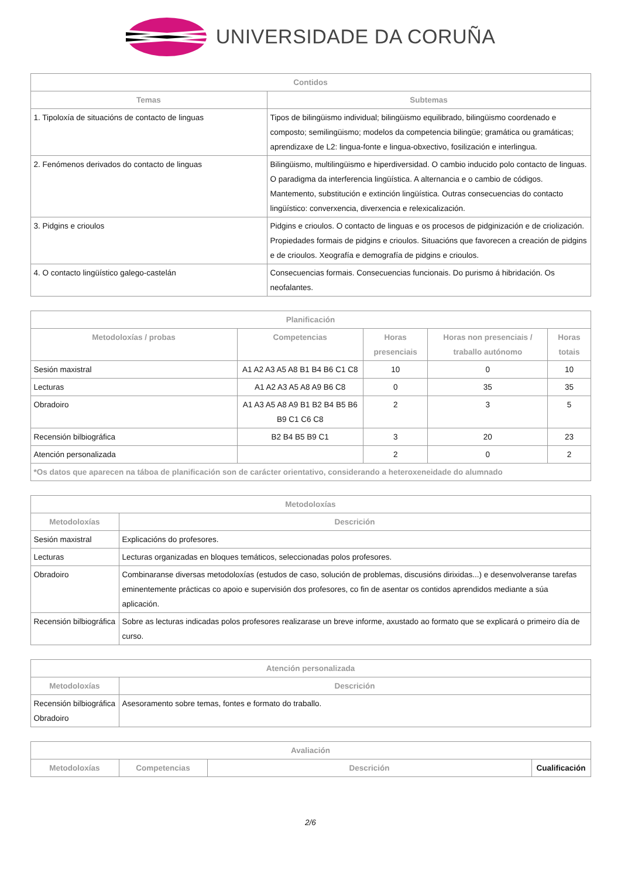UNIVERSIDADE DA CORUÑA
| Contidos | |
| --- | --- |
| Temas | Subtemas |
| 1. Tipoloxía de situacións de contacto de linguas | Tipos de bilingüismo individual; bilingüismo equilibrado, bilingüismo coordenado e composto; semilingüismo; modelos da competencia bilingüe; gramática ou gramáticas; aprendizaxe de L2: lingua-fonte e lingua-obxectivo, fosilización e interlingua. |
| 2. Fenómenos derivados do contacto de linguas | Bilingüismo, multilingüismo e hiperdiversidad. O cambio inducido polo contacto de linguas. O paradigma da interferencia lingüística. A alternancia e o cambio de códigos. Mantemento, substitución e extinción lingüística. Outras consecuencias do contacto lingüístico: converxencia, diverxencia e relexicalización. |
| 3. Pidgins e crioulos | Pidgins e crioulos. O contacto de linguas e os procesos de pidginización e de criolización. Propiedades formais de pidgins e crioulos. Situacións que favorecen a creación de pidgins e de crioulos. Xeografía e demografía de pidgins e crioulos. |
| 4. O contacto lingüístico galego-castelán | Consecuencias formais. Consecuencias funcionais. Do purismo á hibridación. Os neofalantes. |
| Planificación | | | | |
| --- | --- | --- | --- | --- |
| Metodoloxías / probas | Competencias | Horas presenciais | Horas non presenciais / traballo autónomo | Horas totais |
| Sesión maxistral | A1 A2 A3 A5 A8 B1 B4 B6 C1 C8 | 10 | 0 | 10 |
| Lecturas | A1 A2 A3 A5 A8 A9 B6 C8 | 0 | 35 | 35 |
| Obradoiro | A1 A3 A5 A8 A9 B1 B2 B4 B5 B6 B9 C1 C6 C8 | 2 | 3 | 5 |
| Recensión bilbiográfica | B2 B4 B5 B9 C1 | 3 | 20 | 23 |
| Atención personalizada | | 2 | 0 | 2 |
| *Os datos que aparecen na táboa de planificación son de carácter orientativo, considerando a heteroxeneidade do alumnado | | | | |
| Metodoloxías | |
| --- | --- |
| Metodoloxías | Descrición |
| Sesión maxistral | Explicacións do profesores. |
| Lecturas | Lecturas organizadas en bloques temáticos, seleccionadas polos profesores. |
| Obradoiro | Combinaranse diversas metodoloxías (estudos de caso, solución de problemas, discusións dirixidas...) e desenvolveranse tarefas eminentemente prácticas co apoio e supervisión dos profesores, co fin de asentar os contidos aprendidos mediante a súa aplicación. |
| Recensión bilbiográfica | Sobre as lecturas indicadas polos profesores realizarase un breve informe, axustado ao formato que se explicará o primeiro día de curso. |
| Atención personalizada | |
| --- | --- |
| Metodoloxías | Descrición |
| Recensión bilbiográfica Obradoiro | Asesoramento sobre temas, fontes e formato do traballo. |
| Avaliación | | | |
| --- | --- | --- | --- |
| Metodoloxías | Competencias | Descrición | Cualificación |
2/6